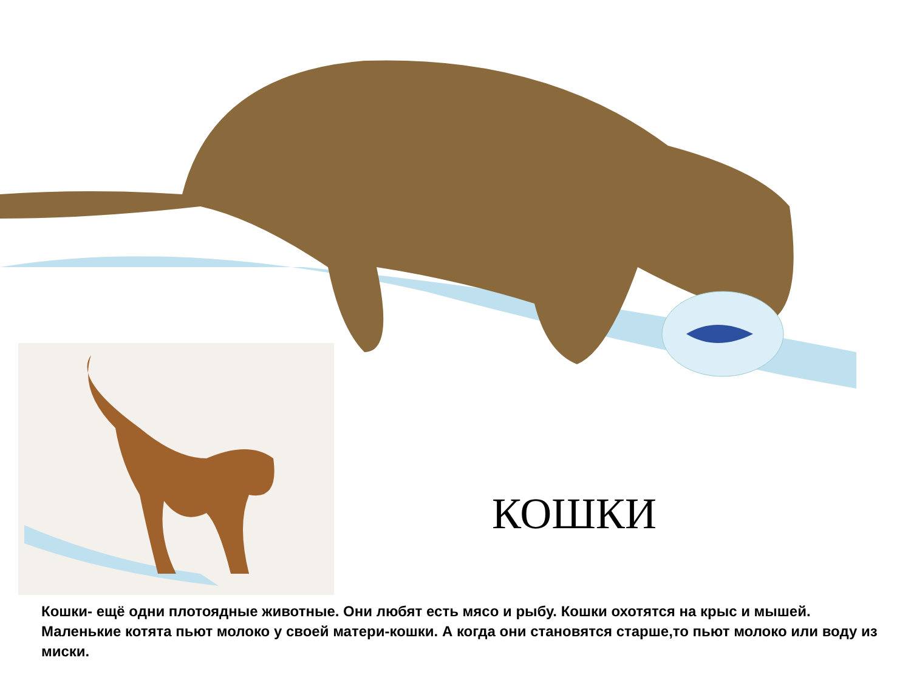КОШКИ
Кошки- ещё одни плотоядные животные. Они любят есть мясо и рыбу. Кошки охотятся на крыс и мышей. Маленькие котята пьют молоко у своей матери-кошки. А когда они становятся старше,то пьют молоко или воду из миски.